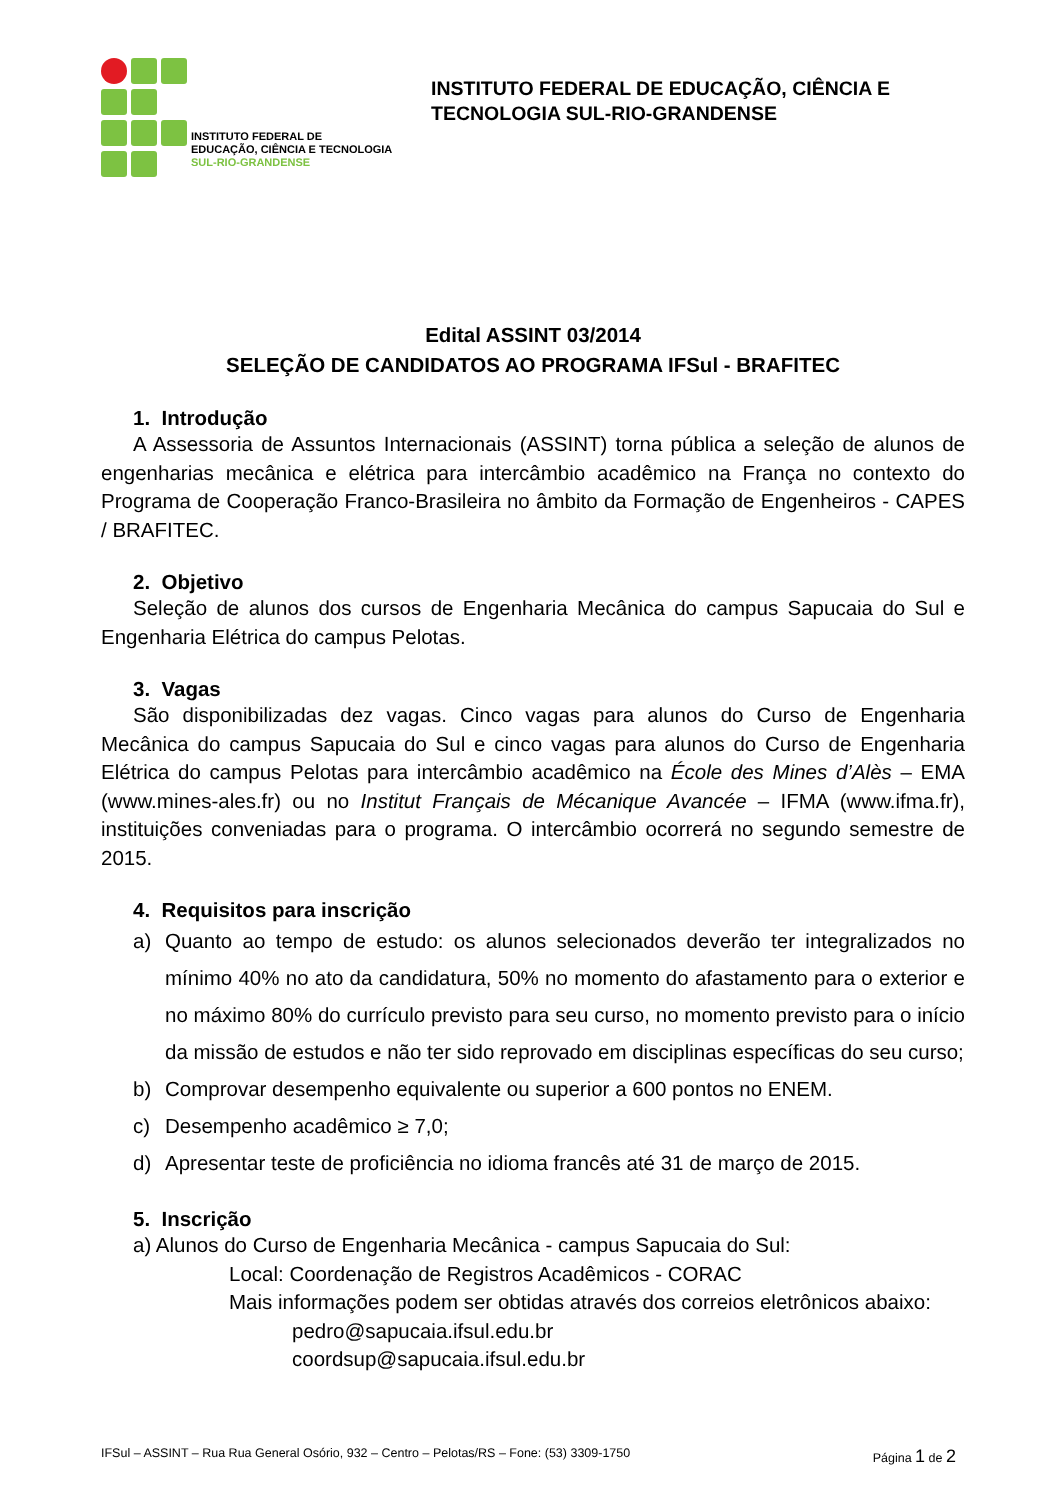INSTITUTO FEDERAL DE
EDUCAÇÃO, CIÊNCIA E TECNOLOGIA
SUL-RIO-GRANDENSE
INSTITUTO FEDERAL DE EDUCAÇÃO, CIÊNCIA E
TECNOLOGIA SUL-RIO-GRANDENSE
Edital ASSINT 03/2014
SELEÇÃO DE CANDIDATOS AO PROGRAMA IFSul - BRAFITEC
1. Introdução
A Assessoria de Assuntos Internacionais (ASSINT) torna pública a seleção de alunos de engenharias mecânica e elétrica para intercâmbio acadêmico na França no contexto do Programa de Cooperação Franco-Brasileira no âmbito da Formação de Engenheiros - CAPES / BRAFITEC.
2. Objetivo
Seleção de alunos dos cursos de Engenharia Mecânica do campus Sapucaia do Sul e Engenharia Elétrica do campus Pelotas.
3. Vagas
São disponibilizadas dez vagas. Cinco vagas para alunos do Curso de Engenharia Mecânica do campus Sapucaia do Sul e cinco vagas para alunos do Curso de Engenharia Elétrica do campus Pelotas para intercâmbio acadêmico na École des Mines d’Alès – EMA (www.mines-ales.fr) ou no Institut Français de Mécanique Avancée – IFMA (www.ifma.fr), instituições conveniadas para o programa. O intercâmbio ocorrerá no segundo semestre de 2015.
4. Requisitos para inscrição
a) Quanto ao tempo de estudo: os alunos selecionados deverão ter integralizados no mínimo 40% no ato da candidatura, 50% no momento do afastamento para o exterior e no máximo 80% do currículo previsto para seu curso, no momento previsto para o início da missão de estudos e não ter sido reprovado em disciplinas específicas do seu curso;
b) Comprovar desempenho equivalente ou superior a 600 pontos no ENEM.
c) Desempenho acadêmico ≥ 7,0;
d) Apresentar teste de proficiência no idioma francês até 31 de março de 2015.
5. Inscrição
a) Alunos do Curso de Engenharia Mecânica - campus Sapucaia do Sul:
Local: Coordenação de Registros Acadêmicos - CORAC
Mais informações podem ser obtidas através dos correios eletrônicos abaixo:
pedro@sapucaia.ifsul.edu.br
coordsup@sapucaia.ifsul.edu.br
IFSul – ASSINT – Rua Rua General Osório, 932 – Centro – Pelotas/RS – Fone: (53) 3309-1750 Página 1 de 2